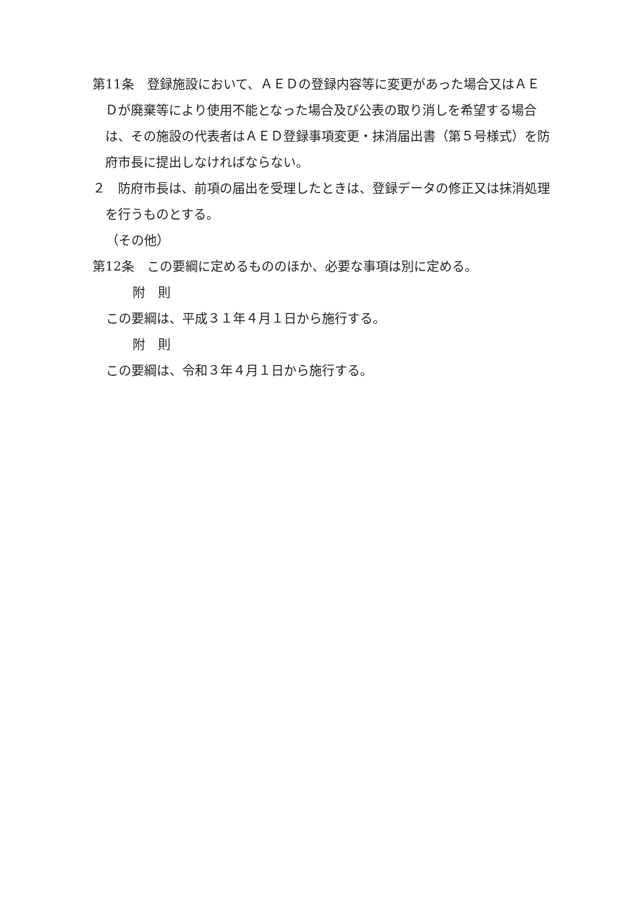第11条　登録施設において、ＡＥＤの登録内容等に変更があった場合又はＡＥＤが廃棄等により使用不能となった場合及び公表の取り消しを希望する場合は、その施設の代表者はＡＥＤ登録事項変更・抹消届出書（第５号様式）を防府市長に提出しなければならない。
２　防府市長は、前項の届出を受理したときは、登録データの修正又は抹消処理を行うものとする。
（その他）
第12条　この要綱に定めるもののほか、必要な事項は別に定める。
附　則
この要綱は、平成３１年４月１日から施行する。
附　則
この要綱は、令和３年４月１日から施行する。